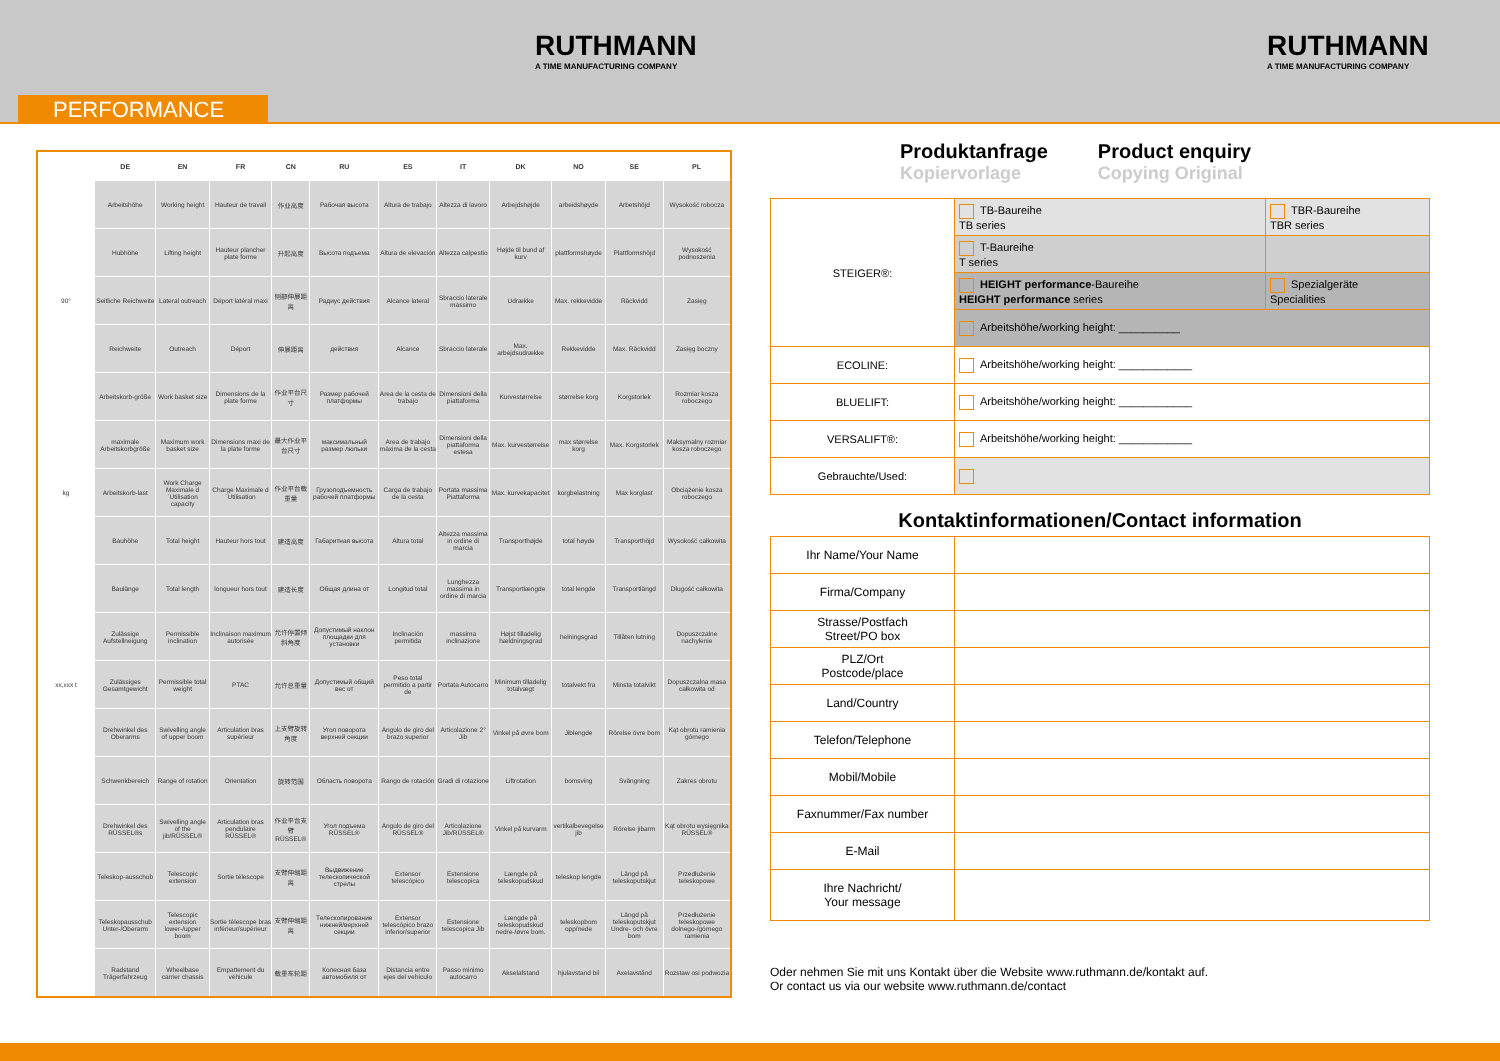PERFORMANCE
RUTHMANN
A TIME MANUFACTURING COMPANY
RUTHMANN
A TIME MANUFACTURING COMPANY
| | DE | EN | FR | CN | RU | ES | IT | DK | NO | SE | PL |
| --- | --- | --- | --- | --- | --- | --- | --- | --- | --- | --- | --- |
| | Arbeitshöhe | Working height | Hauteur de travail | 作业高度 | Рабочая высота | Altura de trabajo | Altezza di lavoro | Arbejdshøjde | arbeidshøyde | Arbetshöjd | Wysokość robocza |
| | Hubhöhe | Lifting height | Hauteur plancher plate forme | 升起高度 | Высота подъема | Altura de elevación | Altezza calpestio | Højde til bund af kurv | plattformshøyde | Plattformshöjd | Wysokość podnoszenia |
| 90° | Seitliche Reichweite | Lateral outreach | Déport latéral maxi | 侧部伸展距离 | Радиус действия | Alcance lateral | Sbraccio laterale massimo | Udrække | Max. rekkevidde | Räckvidd | Zasięg |
| | Reichweite | Outreach | Déport | 伸展距离 | действия | Alcance | Sbraccio laterale | Max. arbejdsudrække | Rekkevidde | Max. Räckvidd | Zasięg boczny |
| | Arbeitskorb-größe | Work basket size | Dimensions de la plate forme | 作业平台尺寸 | Размер рабочей платформы | Area de la cesta de trabajo | Dimensioni della piattaforma | Kurvestørrelse | størrelse korg | Korgstorlek | Rozmiar kosza roboczego |
| | maximale Arbeitskorbgröße | Maximum work basket size | Dimensions maxi de la plate forme | 最大作业平台尺寸 | максимальный размер люльки | Area de trabajo máxima de la cesta | Dimensioni della piattaforma estesa | Max. kurvestørrelse | max størrelse korg | Max. Korgstorlek | Maksymalny rozmiar kosza roboczego |
| kg | Arbeitskorb-last | Work Charge Maximale d´Utilisation capacity | Charge Maximale d´Utilisation | 作业平台载重量 | Грузоподъемность рабочей платформы | Carga de trabajo de la cesta | Portata massima Piattaforma | Max. kurvekapacitet | korgbelastning | Max korglast | Obciążenie kosza roboczego |
| | Bauhöhe | Total height | Hauteur hors tout | 建造高度 | Габаритная высота | Altura total | Altezza massima in ordine di marcia | Transporthøjde | total høyde | Transporthöjd | Wysokość całkowita |
| | Baulänge | Total length | longueur hors tout | 建造长度 | Общая длина от | Longitud total | Lunghezza massima in ordine di marcia | Transportlængde | total lengde | Transportlängd | Długość całkowita |
| | Zulässige Aufstellneigung | Permissible inclination | Inclinaison maximum autorisée | 允许停置倾斜角度 | Допустимый наклон площадки для установки | Inclinación permitida | massima inclinazione | Højst tilladelig hældningsgrad | helningsgrad | Tillåten lutning | Dopuszczalne nachylenie |
| xx,xxx t | Zulässiges Gesamtgewicht | Permissible total weight | PTAC | 允许总重量 | Допустимый общий вес от | Peso total permitido a partir de | Portata Autocarro | Minimum tilladelig totalvægt | totalvekt fra | Minsta totalvikt | Dopuszczalna masa całkowita od |
| | Drehwinkel des Oberarms | Swivelling angle of upper boom | Articulation bras supérieur | 上支臂旋转角度 | Угол поворота верхней секции | Angulo de giro del brazo superior | Articolazione 2° Jib | Vinkel på øvre bom | Jiblengde | Rörelse övre bom | Kąt obrotu ramienia górnego |
| | Schwenkbereich | Range of rotation | Orientation | 旋转范围 | Область поворота | Rango de rotación | Gradi di rotazione | Liftrotation | bomsving | Svängning | Zakres obrotu |
| | Drehwinkel des RÜSSEL®s | Swivelling angle of the jib/RÜSSEL® | Articulation bras pendulaire RÜSSEL® | 作业平台支臂 RÜSSEL® | Угол подъема RÜSSEL® | Angulo de giro del RÜSSEL® | Articolazione Jib/RÜSSEL® | Vinkel på kurvarm | vertikalbevegelse jib | Rörelse jibarm | Kąt obrotu wysięgnika RÜSSEL® |
| | Teleskop-ausschub | Telescopic extension | Sortie télescope | 支臂伸缩距离 | Выдвижение телескопической стрелы | Extensor telescópico | Estensione telescopica | Længde på teleskopudskud | teleskop lengde | Längd på teleskoputskjut | Przedłużenie teleskopowe |
| | Teleskopausschub Unter-/Oberarm | Telescopic extension lower-/upper boom | Sortie télescope bras inférieur/supérieur | 支臂伸缩距离 | Телескопирование нижней/верхней секции | Extensor telescópico brazo inferior/superior | Estensione telescopica Jib | Længde på teleskopudskud nedre-/øvre bom. | teleskopbom opp/nede | Längd på teleskoputskjut Undre- och övre bom | Przedłużenie teleskopowe dolnego-/górnego ramienia |
| | Radstand Trägerfahrzeug | Wheelbase carrier chassis | Empattement du véhicule | 载重车轮距 | Колесная база автомобиля от | Distancia entre ejes del vehículo | Passo minimo autocarro | Akselafstand | hjulavstand bil | Axelavstånd | Rozstaw osi podwozia |
Produktanfrage
Kopiervorlage
Product enquiry
Copying Original
| STEIGER®: | TB-Baureihe TB series | TBR-Baureihe TBR series |
| | T-Baureihe T series | |
| | HEIGHT performance -Baureihe HEIGHT performance series | Spezialgeräte Specialities |
| | Arbeitshöhe/working height: __________ | |
| ECOLINE: | Arbeitshöhe/working height: ____________ | |
| BLUELIFT: | Arbeitshöhe/working height: ____________ | |
| VERSALIFT®: | Arbeitshöhe/working height: ____________ | |
| Gebrauchte/Used: | | |
Kontaktinformationen/Contact information
| Ihr Name/Your Name | |
| Firma/Company | |
| Strasse/Postfach Street/PO box | |
| PLZ/Ort Postcode/place | |
| Land/Country | |
| Telefon/Telephone | |
| Mobil/Mobile | |
| Faxnummer/Fax number | |
| E-Mail | |
| Ihre Nachricht/ Your message | |
Oder nehmen Sie mit uns Kontakt über die Website www.ruthmann.de/kontakt auf.
Or contact us via our website www.ruthmann.de/contact